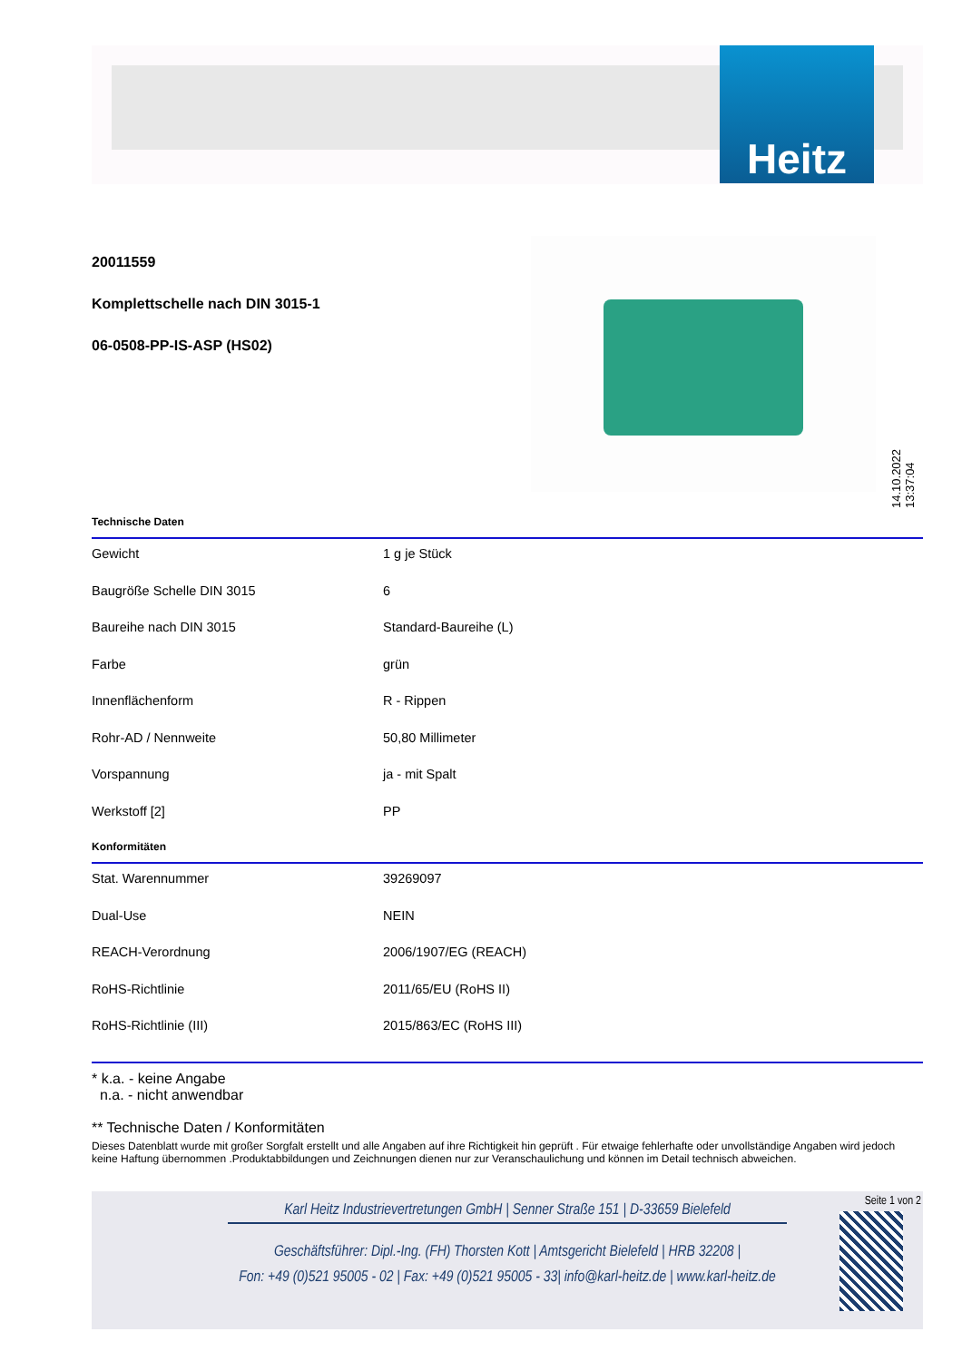Heitz
20011559
Komplettschelle nach DIN 3015-1
06-0508-PP-IS-ASP (HS02)
14.10.2022 13:37:04
Technische Daten
| Gewicht | 1 g je Stück |
| Baugröße Schelle DIN 3015 | 6 |
| Baureihe nach DIN 3015 | Standard-Baureihe (L) |
| Farbe | grün |
| Innenflächenform | R - Rippen |
| Rohr-AD / Nennweite | 50,80 Millimeter |
| Vorspannung | ja - mit Spalt |
| Werkstoff [2] | PP |
Konformitäten
| Stat. Warennummer | 39269097 |
| Dual-Use | NEIN |
| REACH-Verordnung | 2006/1907/EG (REACH) |
| RoHS-Richtlinie | 2011/65/EU (RoHS II) |
| RoHS-Richtlinie (III) | 2015/863/EC (RoHS III) |
* k.a. - keine Angabe
n.a. - nicht anwendbar
** Technische Daten / Konformitäten
Dieses Datenblatt wurde mit großer Sorgfalt erstellt und alle Angaben auf ihre Richtigkeit hin geprüft . Für etwaige fehlerhafte oder unvollständige Angaben wird jedoch keine Haftung übernommen .Produktabbildungen und Zeichnungen dienen nur zur Veranschaulichung und können im Detail technisch abweichen.
Seite 1 von 2
Karl Heitz Industrievertretungen GmbH | Senner Straße 151 | D-33659 Bielefeld
Geschäftsführer: Dipl.-Ing. (FH) Thorsten Kott | Amtsgericht Bielefeld | HRB 32208 |
Fon: +49 (0)521 95005 - 02 | Fax: +49 (0)521 95005 - 33| info@karl-heitz.de | www.karl-heitz.de